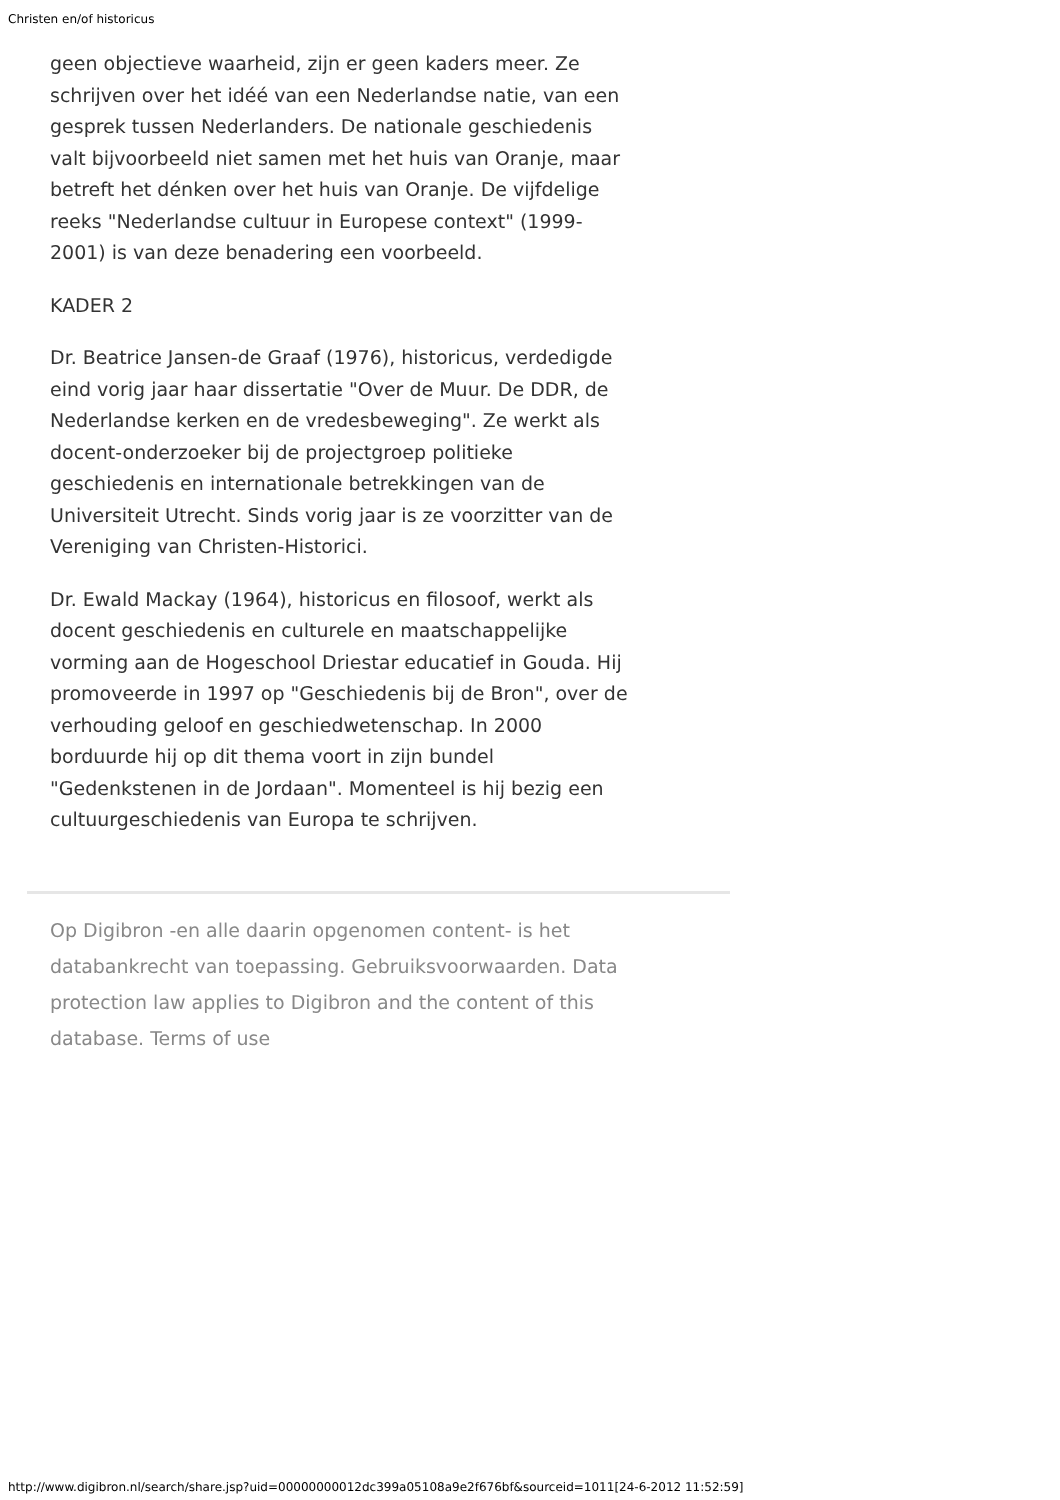Christen en/of historicus
geen objectieve waarheid, zijn er geen kaders meer. Ze schrijven over het idéé van een Nederlandse natie, van een gesprek tussen Nederlanders. De nationale geschiedenis valt bijvoorbeeld niet samen met het huis van Oranje, maar betreft het dénken over het huis van Oranje. De vijfdelige reeks "Nederlandse cultuur in Europese context" (1999-2001) is van deze benadering een voorbeeld.
KADER 2
Dr. Beatrice Jansen-de Graaf (1976), historicus, verdedigde eind vorig jaar haar dissertatie "Over de Muur. De DDR, de Nederlandse kerken en de vredesbeweging". Ze werkt als docent-onderzoeker bij de projectgroep politieke geschiedenis en internationale betrekkingen van de Universiteit Utrecht. Sinds vorig jaar is ze voorzitter van de Vereniging van Christen-Historici.
Dr. Ewald Mackay (1964), historicus en filosoof, werkt als docent geschiedenis en culturele en maatschappelijke vorming aan de Hogeschool Driestar educatief in Gouda. Hij promoveerde in 1997 op "Geschiedenis bij de Bron", over de verhouding geloof en geschiedwetenschap. In 2000 borduurde hij op dit thema voort in zijn bundel "Gedenkstenen in de Jordaan". Momenteel is hij bezig een cultuurgeschiedenis van Europa te schrijven.
Op Digibron -en alle daarin opgenomen content- is het databankrecht van toepassing. Gebruiksvoorwaarden. Data protection law applies to Digibron and the content of this database. Terms of use
http://www.digibron.nl/search/share.jsp?uid=00000000012dc399a05108a9e2f676bf&sourceid=1011[24-6-2012 11:52:59]